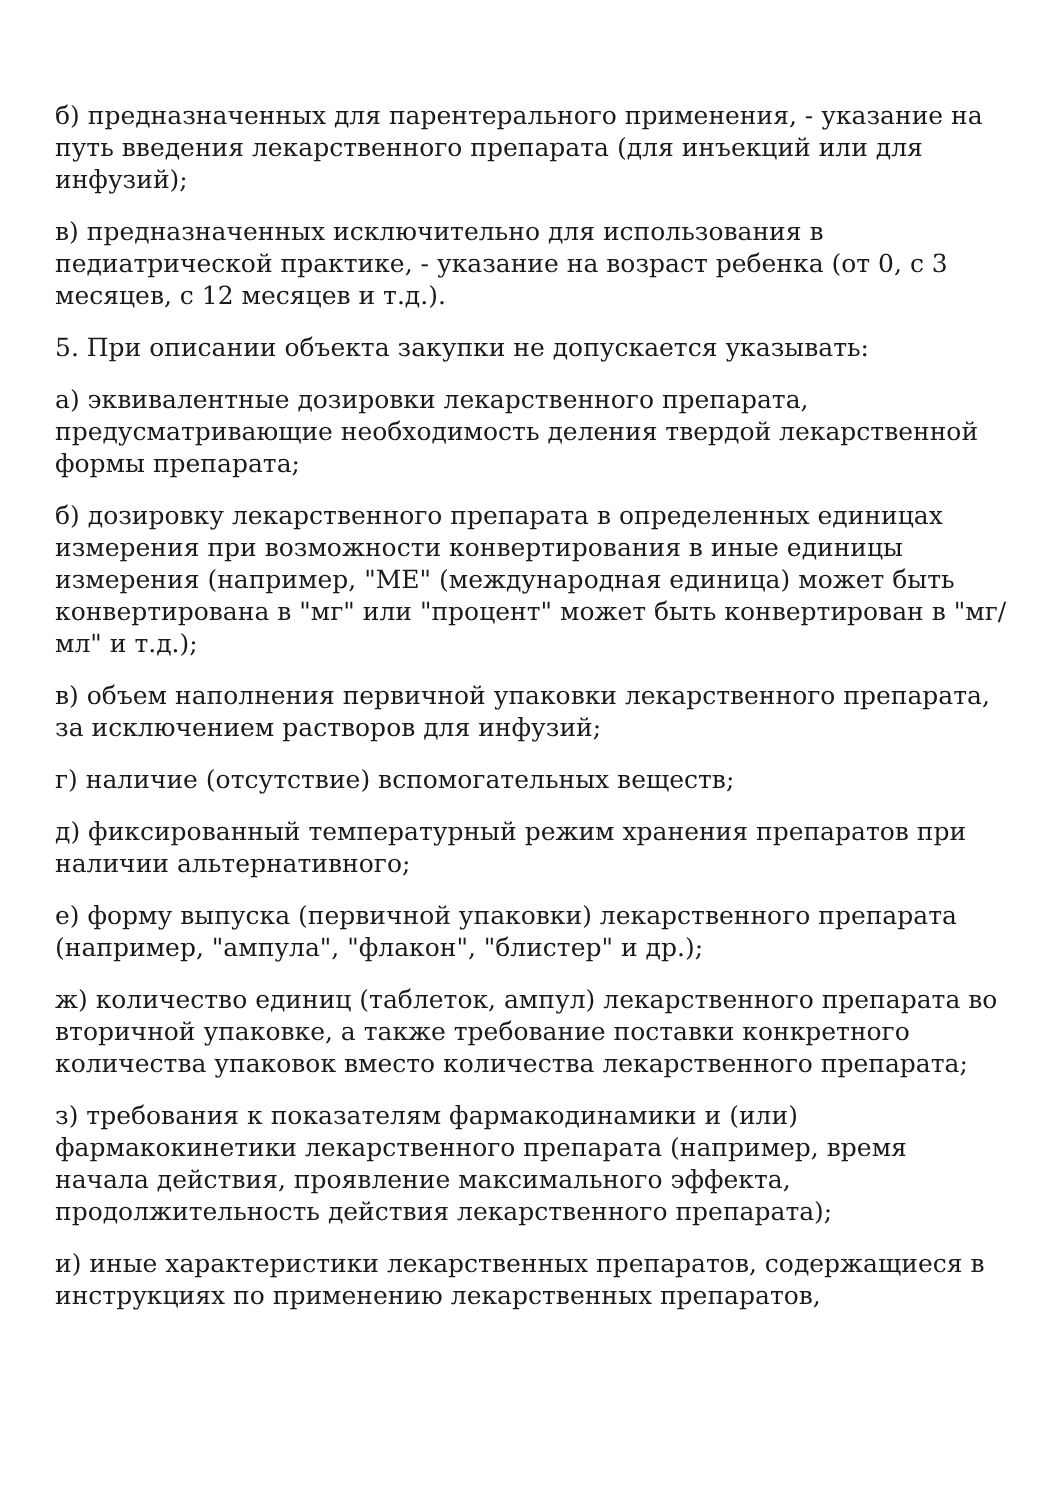б) предназначенных для парентерального применения, - указание на путь введения лекарственного препарата (для инъекций или для инфузий);
в) предназначенных исключительно для использования в педиатрической практике, - указание на возраст ребенка (от 0, с 3 месяцев, с 12 месяцев и т.д.).
5. При описании объекта закупки не допускается указывать:
а) эквивалентные дозировки лекарственного препарата, предусматривающие необходимость деления твердой лекарственной формы препарата;
б) дозировку лекарственного препарата в определенных единицах измерения при возможности конвертирования в иные единицы измерения (например, "МЕ" (международная единица) может быть конвертирована в "мг" или "процент" может быть конвертирован в "мг/мл" и т.д.);
в) объем наполнения первичной упаковки лекарственного препарата, за исключением растворов для инфузий;
г) наличие (отсутствие) вспомогательных веществ;
д) фиксированный температурный режим хранения препаратов при наличии альтернативного;
е) форму выпуска (первичной упаковки) лекарственного препарата (например, "ампула", "флакон", "блистер" и др.);
ж) количество единиц (таблеток, ампул) лекарственного препарата во вторичной упаковке, а также требование поставки конкретного количества упаковок вместо количества лекарственного препарата;
з) требования к показателям фармакодинамики и (или) фармакокинетики лекарственного препарата (например, время начала действия, проявление максимального эффекта, продолжительность действия лекарственного препарата);
и) иные характеристики лекарственных препаратов, содержащиеся в инструкциях по применению лекарственных препаратов,